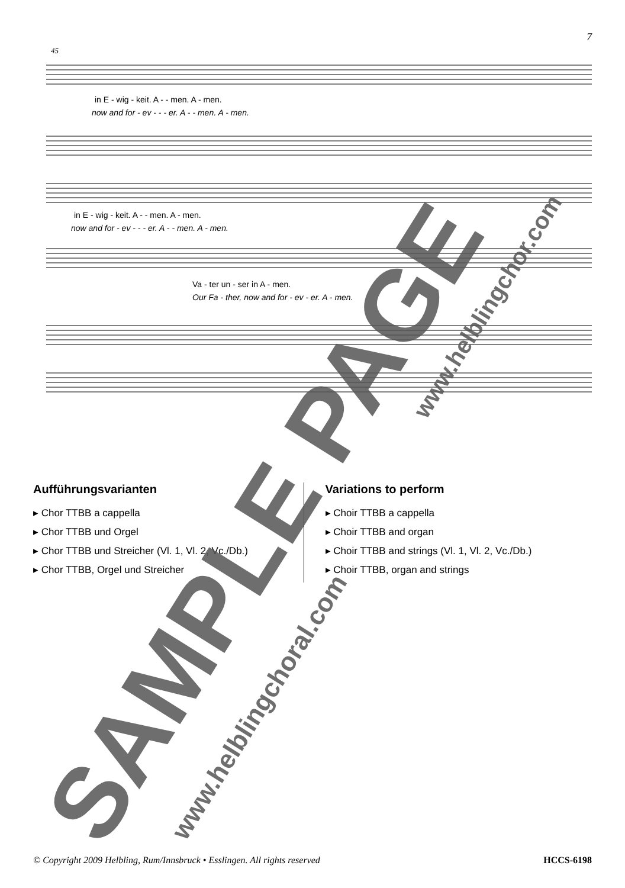7
.
in E - wig - keit. A - - men. A - men.
now and for - ev - - - er. A - - men. A - men.
in E - wig - keit. A - - men. A - men.
now and for - ev - - - er. A - - men. A - men.
Va - ter un - ser in A - men.
Our Fa - ther, now and for - ev - er. A - men.
45
Aufführungsvarianten
▸ Chor TTBB a cappella
▸ Chor TTBB und Orgel
▸ Chor TTBB und Streicher (Vl. 1, Vl. 2, Vc./Db.)
▸ Chor TTBB, Orgel und Streicher
Variations to perform
▸ Choir TTBB a cappella
▸ Choir TTBB and organ
▸ Choir TTBB and strings (Vl. 1, Vl. 2, Vc./Db.)
▸ Choir TTBB, organ and strings
© Copyright 2009 Helbling, Rum/Innsbruck • Esslingen. All rights reserved HCCS-6198
SAMPLE PAGE www.helblingchoral.com
www.helblingchor.com